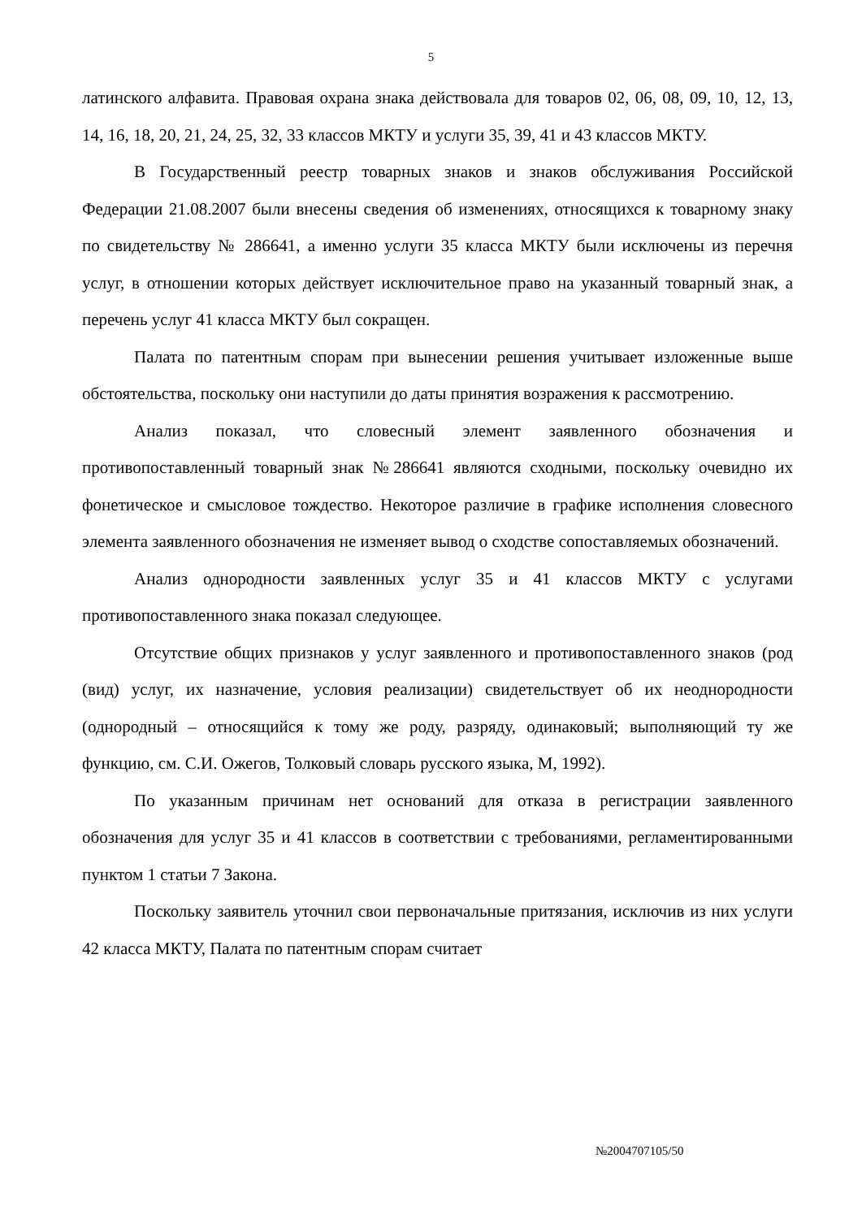5
латинского алфавита. Правовая охрана знака действовала для товаров 02, 06, 08, 09, 10, 12, 13, 14, 16, 18, 20, 21, 24, 25, 32, 33 классов МКТУ и услуги 35, 39, 41 и 43 классов МКТУ.
В Государственный реестр товарных знаков и знаков обслуживания Российской Федерации 21.08.2007 были внесены сведения об изменениях, относящихся к товарному знаку по свидетельству № 286641, а именно услуги 35 класса МКТУ были исключены из перечня услуг, в отношении которых действует исключительное право на указанный товарный знак, а перечень услуг 41 класса МКТУ был сокращен.
Палата по патентным спорам при вынесении решения учитывает изложенные выше обстоятельства, поскольку они наступили до даты принятия возражения к рассмотрению.
Анализ показал, что словесный элемент заявленного обозначения и противопоставленный товарный знак №286641 являются сходными, поскольку очевидно их фонетическое и смысловое тождество. Некоторое различие в графике исполнения словесного элемента заявленного обозначения не изменяет вывод о сходстве сопоставляемых обозначений.
Анализ однородности заявленных услуг 35 и 41 классов МКТУ с услугами противопоставленного знака показал следующее.
Отсутствие общих признаков у услуг заявленного и противопоставленного знаков (род (вид) услуг, их назначение, условия реализации) свидетельствует об их неоднородности (однородный – относящийся к тому же роду, разряду, одинаковый; выполняющий ту же функцию, см. С.И. Ожегов, Толковый словарь русского языка, М, 1992).
По указанным причинам нет оснований для отказа в регистрации заявленного обозначения для услуг 35 и 41 классов в соответствии с требованиями, регламентированными пунктом 1 статьи 7 Закона.
Поскольку заявитель уточнил свои первоначальные притязания, исключив из них услуги 42 класса МКТУ, Палата по патентным спорам считает
№2004707105/50